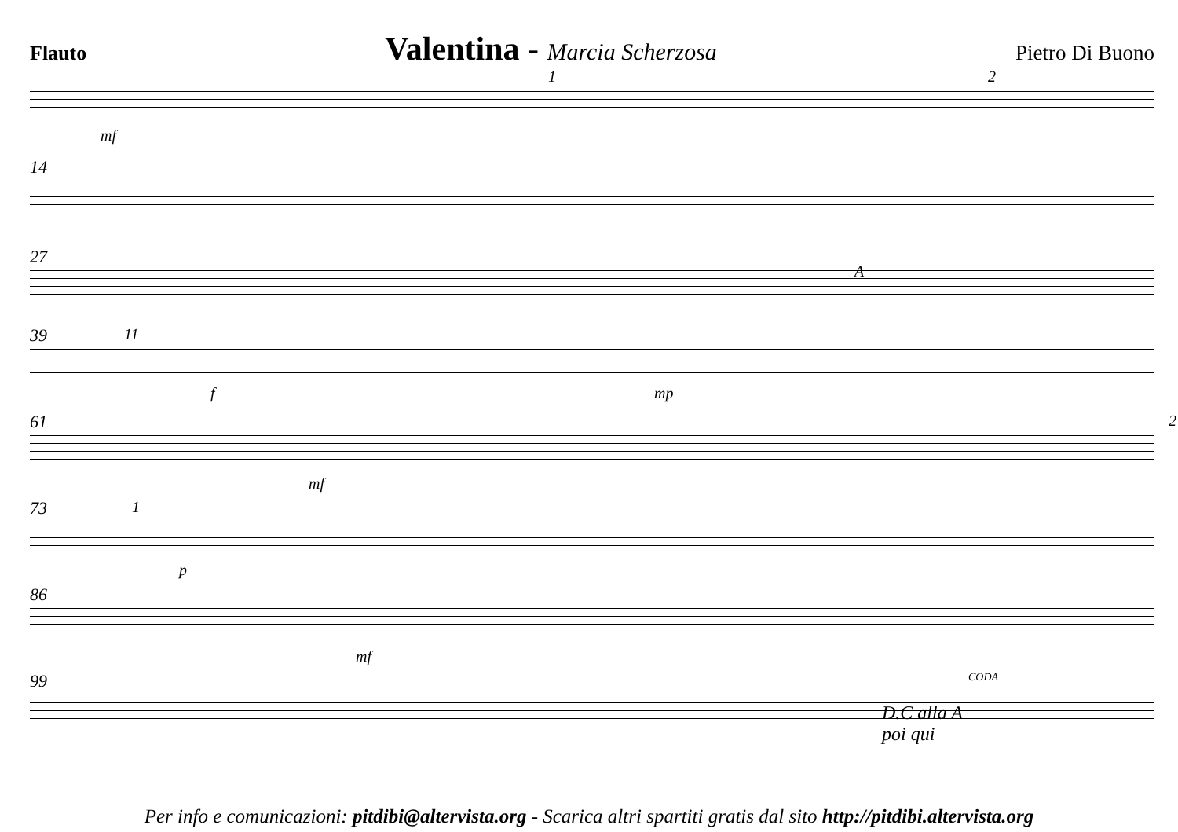Flauto Valentina - Marcia Scherzosa Pietro Di Buono
mf
1 2
14
27
A
39 11
f mp
61
mf
2
73 1
p
86
mf
99
D.C alla A
poi qui
CODA
Per info e comunicazioni: pitdibi@altervista.org - Scarica altri spartiti gratis dal sito http://pitdibi.altervista.org